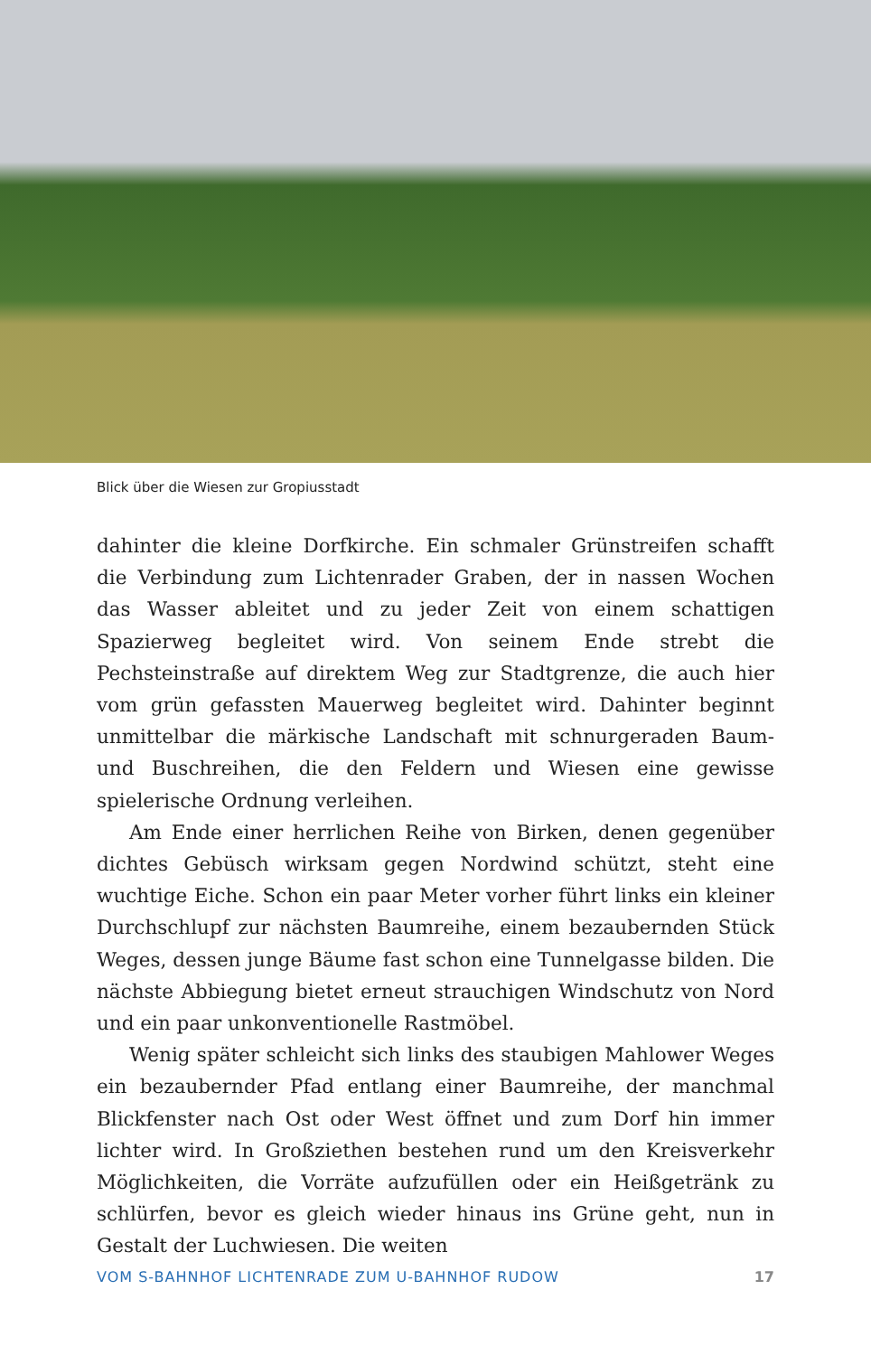Blick über die Wiesen zur Gropiusstadt
dahinter die kleine Dorfkirche. Ein schmaler Grünstreifen schafft die Verbindung zum Lichtenrader Graben, der in nassen Wochen das Wasser ableitet und zu jeder Zeit von einem schattigen Spazierweg begleitet wird. Von seinem Ende strebt die Pechsteinstraße auf direktem Weg zur Stadtgrenze, die auch hier vom grün gefassten Mauerweg begleitet wird. Dahinter beginnt unmittelbar die märkische Landschaft mit schnurgeraden Baum- und Buschreihen, die den Feldern und Wiesen eine gewisse spielerische Ordnung verleihen.
Am Ende einer herrlichen Reihe von Birken, denen gegenüber dichtes Gebüsch wirksam gegen Nordwind schützt, steht eine wuchtige Eiche. Schon ein paar Meter vorher führt links ein kleiner Durchschlupf zur nächsten Baumreihe, einem bezaubernden Stück Weges, dessen junge Bäume fast schon eine Tunnelgasse bilden. Die nächste Abbiegung bietet erneut strauchigen Windschutz von Nord und ein paar unkonventionelle Rastmöbel.
Wenig später schleicht sich links des staubigen Mahlower Weges ein bezaubernder Pfad entlang einer Baumreihe, der manchmal Blickfenster nach Ost oder West öffnet und zum Dorf hin immer lichter wird. In Großziethen bestehen rund um den Kreisverkehr Möglichkeiten, die Vorräte aufzufüllen oder ein Heißgetränk zu schlürfen, bevor es gleich wieder hinaus ins Grüne geht, nun in Gestalt der Luchwiesen. Die weiten
VOM S-BAHNHOF LICHTENRADE ZUM U-BAHNHOF RUDOW 17